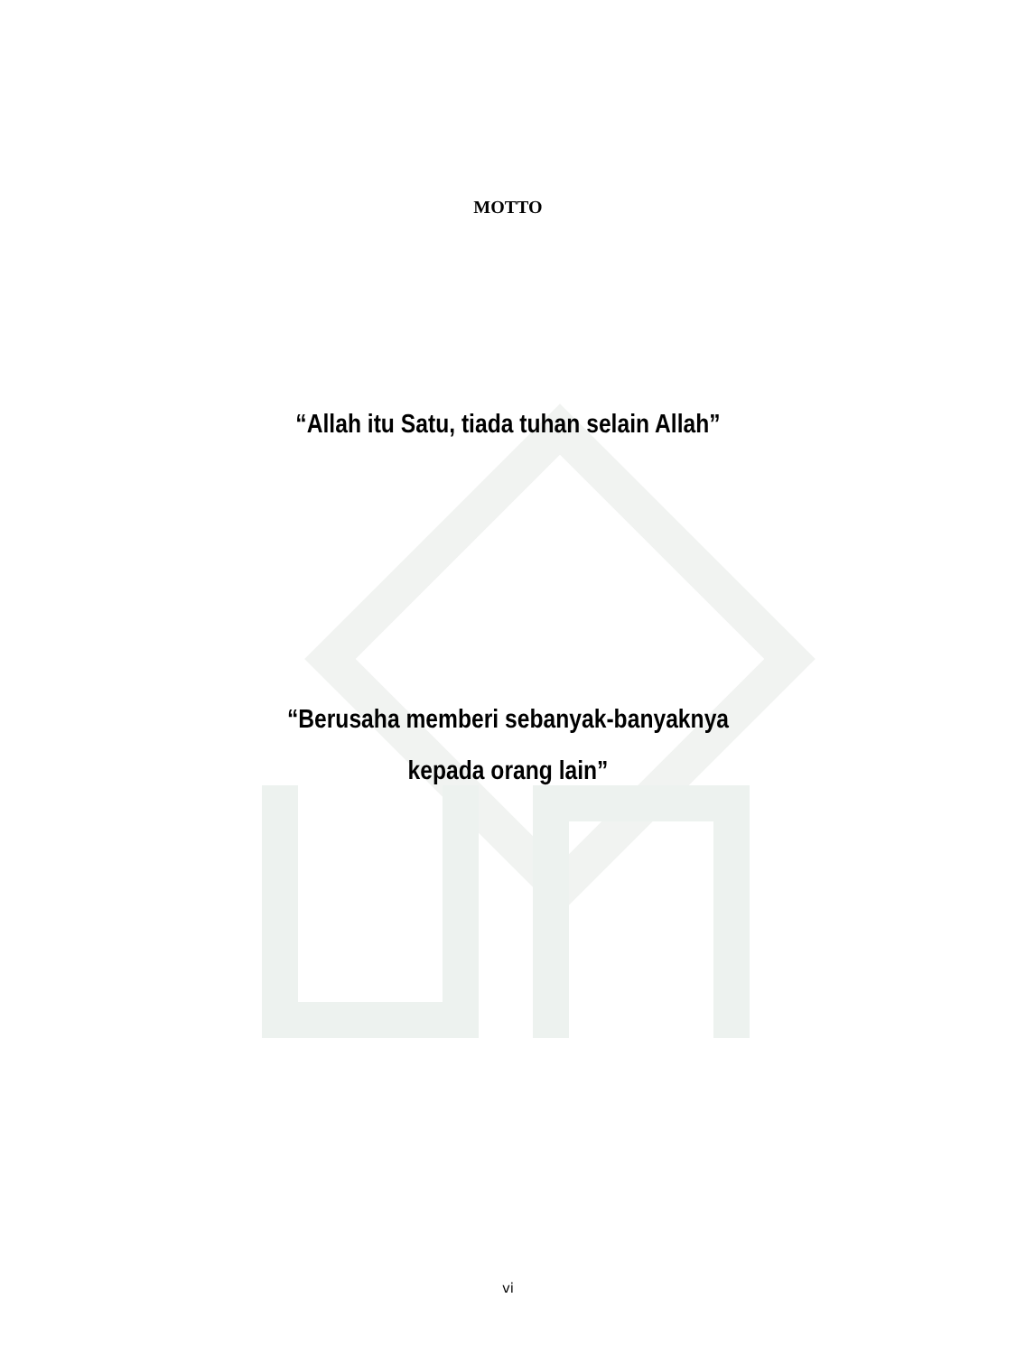MOTTO
“Allah itu Satu, tiada tuhan selain Allah”
“Berusaha memberi sebanyak-banyaknya
kepada orang lain”
vi